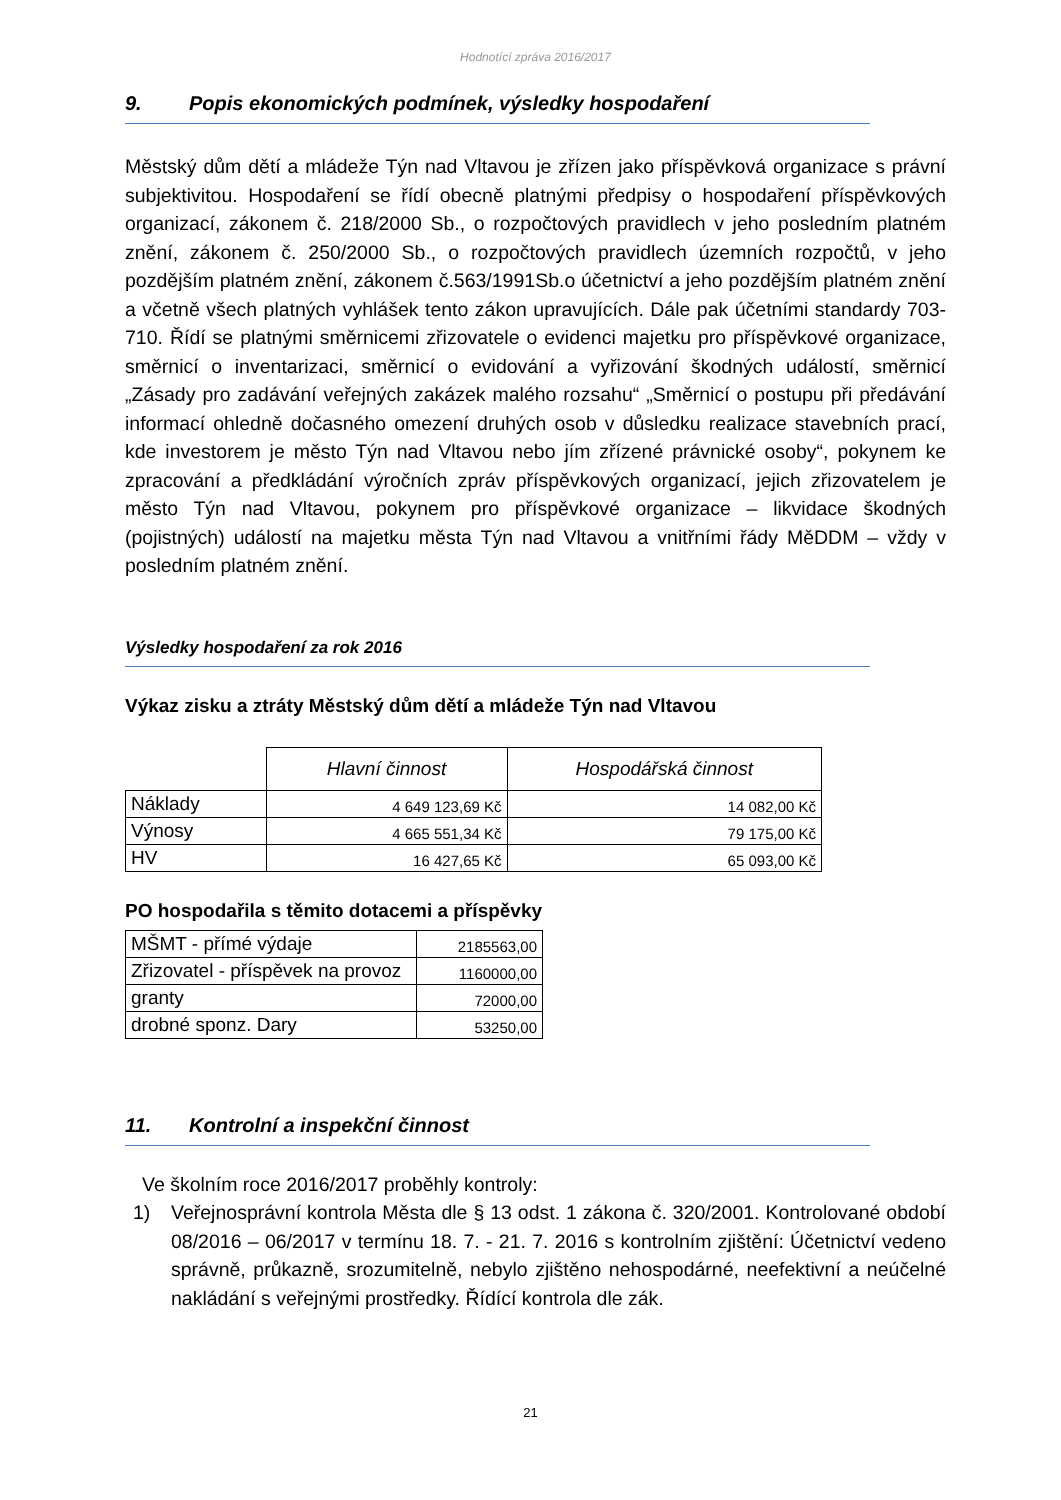Hodnotící zpráva 2016/2017
9. Popis ekonomických podmínek, výsledky hospodaření
Městský dům dětí a mládeže Týn nad Vltavou je zřízen jako příspěvková organizace s právní subjektivitou. Hospodaření se řídí obecně platnými předpisy o hospodaření příspěvkových organizací, zákonem č. 218/2000 Sb., o rozpočtových pravidlech v jeho posledním platném znění, zákonem č. 250/2000 Sb., o rozpočtových pravidlech územních rozpočtů, v jeho pozdějším platném znění, zákonem č.563/1991Sb.o účetnictví a jeho pozdějším platném znění a včetně všech platných vyhlášek tento zákon upravujících. Dále pak účetními standardy 703-710. Řídí se platnými směrnicemi zřizovatele o evidenci majetku pro příspěvkové organizace, směrnicí o inventarizaci, směrnicí o evidování a vyřizování škodných událostí, směrnicí „Zásady pro zadávání veřejných zakázek malého rozsahu“ „Směrnicí o postupu při předávání informací ohledně dočasného omezení druhých osob v důsledku realizace stavebních prací, kde investorem je město Týn nad Vltavou nebo jím zřízené právnické osoby“, pokynem ke zpracování a předkládání výročních zpráv příspěvkových organizací, jejich zřizovatelem je město Týn nad Vltavou, pokynem pro příspěvkové organizace – likvidace škodných (pojistných) událostí na majetku města Týn nad Vltavou a vnitřními řády MěDDM – vždy v posledním platném znění.
Výsledky hospodaření za rok 2016
Výkaz zisku a ztráty Městský dům dětí a mládeže Týn nad Vltavou
| | Hlavní činnost | Hospodářská činnost |
| Náklady | 4 649 123,69 Kč | 14 082,00 Kč |
| Výnosy | 4 665 551,34 Kč | 79 175,00 Kč |
| HV | 16 427,65 Kč | 65 093,00 Kč |
PO hospodařila s těmito dotacemi a příspěvky
| MŠMT - přímé výdaje | 2185563,00 |
| Zřizovatel - příspěvek na provoz | 1160000,00 |
| granty | 72000,00 |
| drobné sponz. Dary | 53250,00 |
11. Kontrolní a inspekční činnost
Ve školním roce 2016/2017 proběhly kontroly:
1) Veřejnosprávní kontrola Města dle § 13 odst. 1 zákona č. 320/2001. Kontrolované období 08/2016 – 06/2017 v termínu 18. 7. - 21. 7. 2016 s kontrolním zjištění: Účetnictví vedeno správně, průkazně, srozumitelně, nebylo zjištěno nehospodárné, neefektivní a neúčelné nakládání s veřejnými prostředky. Řídící kontrola dle zák.
21